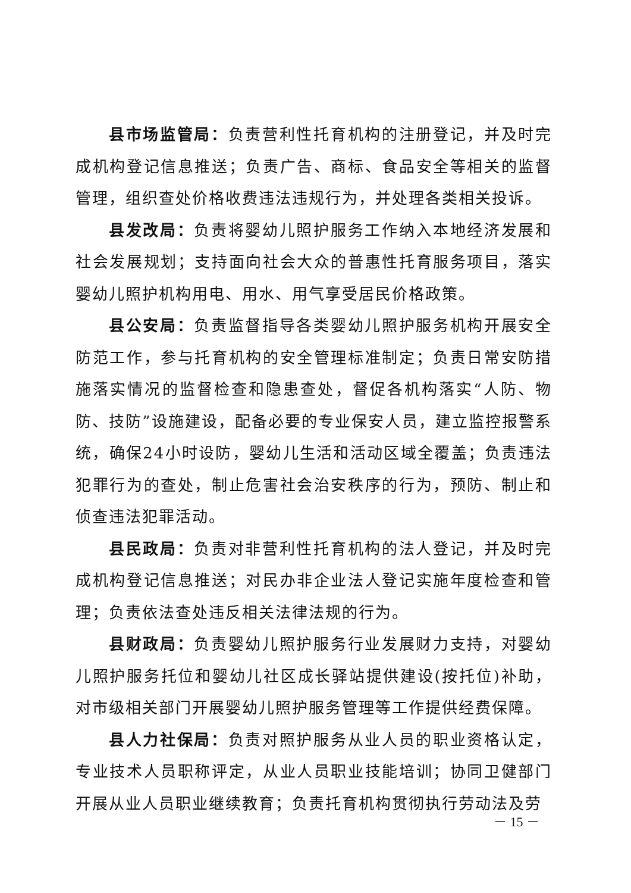县市场监管局：负责营利性托育机构的注册登记，并及时完成机构登记信息推送；负责广告、商标、食品安全等相关的监督管理，组织查处价格收费违法违规行为，并处理各类相关投诉。
县发改局：负责将婴幼儿照护服务工作纳入本地经济发展和社会发展规划；支持面向社会大众的普惠性托育服务项目，落实婴幼儿照护机构用电、用水、用气享受居民价格政策。
县公安局：负责监督指导各类婴幼儿照护服务机构开展安全防范工作，参与托育机构的安全管理标准制定；负责日常安防措施落实情况的监督检查和隐患查处，督促各机构落实“人防、物防、技防”设施建设，配备必要的专业保安人员，建立监控报警系统，确保24小时设防，婴幼儿生活和活动区域全覆盖；负责违法犯罪行为的查处，制止危害社会治安秩序的行为，预防、制止和侦查违法犯罪活动。
县民政局：负责对非营利性托育机构的法人登记，并及时完成机构登记信息推送；对民办非企业法人登记实施年度检查和管理；负责依法查处违反相关法律法规的行为。
县财政局：负责婴幼儿照护服务行业发展财力支持，对婴幼儿照护服务托位和婴幼儿社区成长驿站提供建设(按托位)补助，对市级相关部门开展婴幼儿照护服务管理等工作提供经费保障。
县人力社保局：负责对照护服务从业人员的职业资格认定，专业技术人员职称评定，从业人员职业技能培训；协同卫健部门开展从业人员职业继续教育；负责托育机构贯彻执行劳动法及劳
－ 15 －